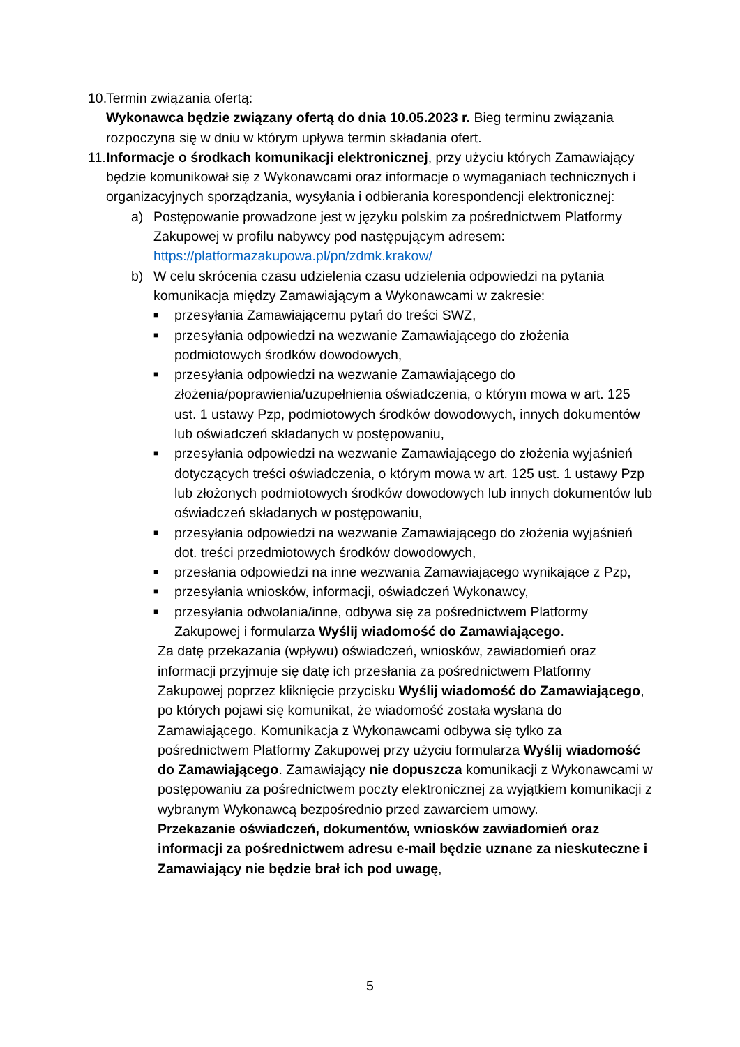10. Termin związania ofertą:
Wykonawca będzie związany ofertą do dnia 10.05.2023 r. Bieg terminu związania rozpoczyna się w dniu w którym upływa termin składania ofert.
11. Informacje o środkach komunikacji elektronicznej, przy użyciu których Zamawiający będzie komunikował się z Wykonawcami oraz informacje o wymaganiach technicznych i organizacyjnych sporządzania, wysyłania i odbierania korespondencji elektronicznej:
a) Postępowanie prowadzone jest w języku polskim za pośrednictwem Platformy Zakupowej w profilu nabywcy pod następującym adresem: https://platformazakupowa.pl/pn/zdmk.krakow/
b) W celu skrócenia czasu udzielenia czasu udzielenia odpowiedzi na pytania komunikacja między Zamawiającym a Wykonawcami w zakresie:
■ przesyłania Zamawiającemu pytań do treści SWZ,
■ przesyłania odpowiedzi na wezwanie Zamawiającego do złożenia podmiotowych środków dowodowych,
■ przesyłania odpowiedzi na wezwanie Zamawiającego do złożenia/poprawienia/uzupełnienia oświadczenia, o którym mowa w art. 125 ust. 1 ustawy Pzp, podmiotowych środków dowodowych, innych dokumentów lub oświadczeń składanych w postępowaniu,
■ przesyłania odpowiedzi na wezwanie Zamawiającego do złożenia wyjaśnień dotyczących treści oświadczenia, o którym mowa w art. 125 ust. 1 ustawy Pzp lub złożonych podmiotowych środków dowodowych lub innych dokumentów lub oświadczeń składanych w postępowaniu,
■ przesyłania odpowiedzi na wezwanie Zamawiającego do złożenia wyjaśnień dot. treści przedmiotowych środków dowodowych,
■ przesłania odpowiedzi na inne wezwania Zamawiającego wynikające z Pzp,
■ przesyłania wniosków, informacji, oświadczeń Wykonawcy,
■ przesyłania odwołania/inne, odbywa się za pośrednictwem Platformy Zakupowej i formularza Wyślij wiadomość do Zamawiającego.
Za datę przekazania (wpływu) oświadczeń, wniosków, zawiadomień oraz informacji przyjmuje się datę ich przesłania za pośrednictwem Platformy Zakupowej poprzez kliknięcie przycisku Wyślij wiadomość do Zamawiającego, po których pojawi się komunikat, że wiadomość została wysłana do Zamawiającego. Komunikacja z Wykonawcami odbywa się tylko za pośrednictwem Platformy Zakupowej przy użyciu formularza Wyślij wiadomość do Zamawiającego. Zamawiający nie dopuszcza komunikacji z Wykonawcami w postępowaniu za pośrednictwem poczty elektronicznej za wyjątkiem komunikacji z wybranym Wykonawcą bezpośrednio przed zawarciem umowy.
Przekazanie oświadczeń, dokumentów, wniosków zawiadomień oraz informacji za pośrednictwem adresu e-mail będzie uznane za nieskuteczne i Zamawiający nie będzie brał ich pod uwagę,
5